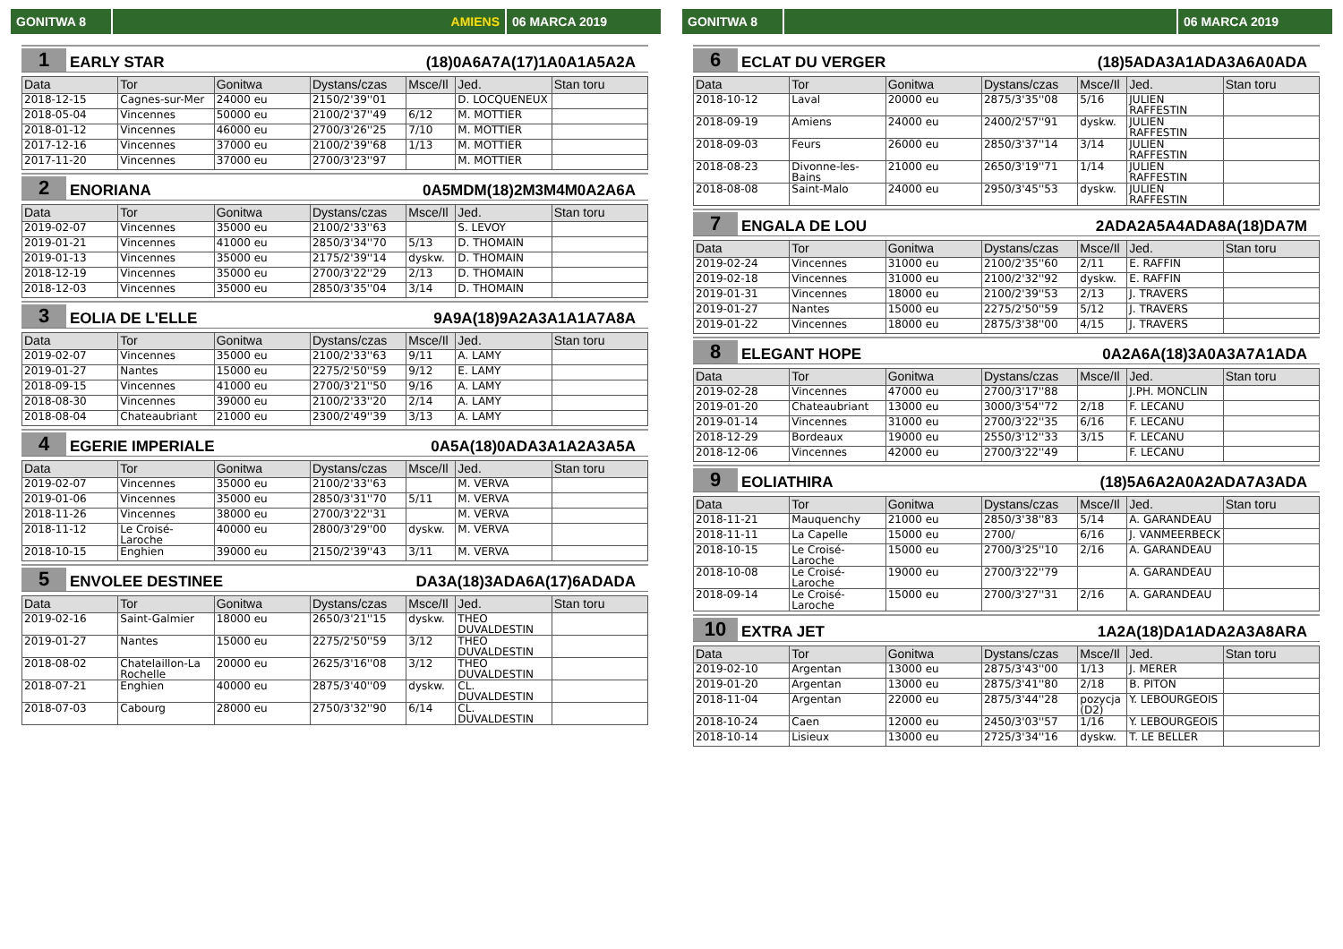GONITWA 8 AMIENS 06 MARCA 2019
1 EARLY STAR (18)0A6A7A(17)1A0A1A5A2A
| Data | Tor | Gonitwa | Dystans/czas | Msce/Il | Jed. | Stan toru |
| --- | --- | --- | --- | --- | --- | --- |
| 2018-12-15 | Cagnes-sur-Mer | 24000 eu | 2150/2'39''01 | | D. LOCQUENEUX | |
| 2018-05-04 | Vincennes | 50000 eu | 2100/2'37''49 | 6/12 | M. MOTTIER | |
| 2018-01-12 | Vincennes | 46000 eu | 2700/3'26''25 | 7/10 | M. MOTTIER | |
| 2017-12-16 | Vincennes | 37000 eu | 2100/2'39''68 | 1/13 | M. MOTTIER | |
| 2017-11-20 | Vincennes | 37000 eu | 2700/3'23''97 | | M. MOTTIER | |
2 ENORIANA 0A5MDM(18)2M3M4M0A2A6A
| Data | Tor | Gonitwa | Dystans/czas | Msce/Il | Jed. | Stan toru |
| --- | --- | --- | --- | --- | --- | --- |
| 2019-02-07 | Vincennes | 35000 eu | 2100/2'33''63 | | S. LEVOY | |
| 2019-01-21 | Vincennes | 41000 eu | 2850/3'34''70 | 5/13 | D. THOMAIN | |
| 2019-01-13 | Vincennes | 35000 eu | 2175/2'39''14 | dyskw. | D. THOMAIN | |
| 2018-12-19 | Vincennes | 35000 eu | 2700/3'22''29 | 2/13 | D. THOMAIN | |
| 2018-12-03 | Vincennes | 35000 eu | 2850/3'35''04 | 3/14 | D. THOMAIN | |
3 EOLIA DE L'ELLE 9A9A(18)9A2A3A1A1A7A8A
| Data | Tor | Gonitwa | Dystans/czas | Msce/Il | Jed. | Stan toru |
| --- | --- | --- | --- | --- | --- | --- |
| 2019-02-07 | Vincennes | 35000 eu | 2100/2'33''63 | 9/11 | A. LAMY | |
| 2019-01-27 | Nantes | 15000 eu | 2275/2'50''59 | 9/12 | E. LAMY | |
| 2018-09-15 | Vincennes | 41000 eu | 2700/3'21''50 | 9/16 | A. LAMY | |
| 2018-08-30 | Vincennes | 39000 eu | 2100/2'33''20 | 2/14 | A. LAMY | |
| 2018-08-04 | Chateaubriant | 21000 eu | 2300/2'49''39 | 3/13 | A. LAMY | |
4 EGERIE IMPERIALE 0A5A(18)0ADA3A1A2A3A5A
| Data | Tor | Gonitwa | Dystans/czas | Msce/Il | Jed. | Stan toru |
| --- | --- | --- | --- | --- | --- | --- |
| 2019-02-07 | Vincennes | 35000 eu | 2100/2'33''63 | | M. VERVA | |
| 2019-01-06 | Vincennes | 35000 eu | 2850/3'31''70 | 5/11 | M. VERVA | |
| 2018-11-26 | Vincennes | 38000 eu | 2700/3'22''31 | | M. VERVA | |
| 2018-11-12 | Le Croisé-Laroche | 40000 eu | 2800/3'29''00 | dyskw. | M. VERVA | |
| 2018-10-15 | Enghien | 39000 eu | 2150/2'39''43 | 3/11 | M. VERVA | |
5 ENVOLEE DESTINEE DA3A(18)3ADA6A(17)6ADADA
| Data | Tor | Gonitwa | Dystans/czas | Msce/Il | Jed. | Stan toru |
| --- | --- | --- | --- | --- | --- | --- |
| 2019-02-16 | Saint-Galmier | 18000 eu | 2650/3'21''15 | dyskw. | THEO DUVALDESTIN | |
| 2019-01-27 | Nantes | 15000 eu | 2275/2'50''59 | 3/12 | THEO DUVALDESTIN | |
| 2018-08-02 | Chatelaillon-La Rochelle | 20000 eu | 2625/3'16''08 | 3/12 | THEO DUVALDESTIN | |
| 2018-07-21 | Enghien | 40000 eu | 2875/3'40''09 | dyskw. | CL. DUVALDESTIN | |
| 2018-07-03 | Cabourg | 28000 eu | 2750/3'32''90 | 6/14 | CL. DUVALDESTIN | |
GONITWA 8 06 MARCA 2019
6 ECLAT DU VERGER (18)5ADA3A1ADA3A6A0ADA
| Data | Tor | Gonitwa | Dystans/czas | Msce/Il | Jed. | Stan toru |
| --- | --- | --- | --- | --- | --- | --- |
| 2018-10-12 | Laval | 20000 eu | 2875/3'35''08 | 5/16 | JULIEN RAFFESTIN | |
| 2018-09-19 | Amiens | 24000 eu | 2400/2'57''91 | dyskw. | JULIEN RAFFESTIN | |
| 2018-09-03 | Feurs | 26000 eu | 2850/3'37''14 | 3/14 | JULIEN RAFFESTIN | |
| 2018-08-23 | Divonne-les-Bains | 21000 eu | 2650/3'19''71 | 1/14 | JULIEN RAFFESTIN | |
| 2018-08-08 | Saint-Malo | 24000 eu | 2950/3'45''53 | dyskw. | JULIEN RAFFESTIN | |
7 ENGALA DE LOU 2ADA2A5A4ADA8A(18)DA7M
| Data | Tor | Gonitwa | Dystans/czas | Msce/Il | Jed. | Stan toru |
| --- | --- | --- | --- | --- | --- | --- |
| 2019-02-24 | Vincennes | 31000 eu | 2100/2'35''60 | 2/11 | E. RAFFIN | |
| 2019-02-18 | Vincennes | 31000 eu | 2100/2'32''92 | dyskw. | E. RAFFIN | |
| 2019-01-31 | Vincennes | 18000 eu | 2100/2'39''53 | 2/13 | J. TRAVERS | |
| 2019-01-27 | Nantes | 15000 eu | 2275/2'50''59 | 5/12 | J. TRAVERS | |
| 2019-01-22 | Vincennes | 18000 eu | 2875/3'38''00 | 4/15 | J. TRAVERS | |
8 ELEGANT HOPE 0A2A6A(18)3A0A3A7A1ADA
| Data | Tor | Gonitwa | Dystans/czas | Msce/Il | Jed. | Stan toru |
| --- | --- | --- | --- | --- | --- | --- |
| 2019-02-28 | Vincennes | 47000 eu | 2700/3'17''88 | | J.PH. MONCLIN | |
| 2019-01-20 | Chateaubriant | 13000 eu | 3000/3'54''72 | 2/18 | F. LECANU | |
| 2019-01-14 | Vincennes | 31000 eu | 2700/3'22''35 | 6/16 | F. LECANU | |
| 2018-12-29 | Bordeaux | 19000 eu | 2550/3'12''33 | 3/15 | F. LECANU | |
| 2018-12-06 | Vincennes | 42000 eu | 2700/3'22''49 | | F. LECANU | |
9 EOLIATHIRA (18)5A6A2A0A2ADA7A3ADA
| Data | Tor | Gonitwa | Dystans/czas | Msce/Il | Jed. | Stan toru |
| --- | --- | --- | --- | --- | --- | --- |
| 2018-11-21 | Mauquenchy | 21000 eu | 2850/3'38''83 | 5/14 | A. GARANDEAU | |
| 2018-11-11 | La Capelle | 15000 eu | 2700/ | 6/16 | J. VANMEERBECK | |
| 2018-10-15 | Le Croisé-Laroche | 15000 eu | 2700/3'25''10 | 2/16 | A. GARANDEAU | |
| 2018-10-08 | Le Croisé-Laroche | 19000 eu | 2700/3'22''79 | | A. GARANDEAU | |
| 2018-09-14 | Le Croisé-Laroche | 15000 eu | 2700/3'27''31 | 2/16 | A. GARANDEAU | |
10 EXTRA JET 1A2A(18)DA1ADA2A3A8ARA
| Data | Tor | Gonitwa | Dystans/czas | Msce/Il | Jed. | Stan toru |
| --- | --- | --- | --- | --- | --- | --- |
| 2019-02-10 | Argentan | 13000 eu | 2875/3'43''00 | 1/13 | J. MERER | |
| 2019-01-20 | Argentan | 13000 eu | 2875/3'41''80 | 2/18 | B. PITON | |
| 2018-11-04 | Argentan | 22000 eu | 2875/3'44''28 | pozycja (D2) | Y. LEBOURGEOIS | |
| 2018-10-24 | Caen | 12000 eu | 2450/3'03''57 | 1/16 | Y. LEBOURGEOIS | |
| 2018-10-14 | Lisieux | 13000 eu | 2725/3'34''16 | dyskw. | T. LE BELLER | |